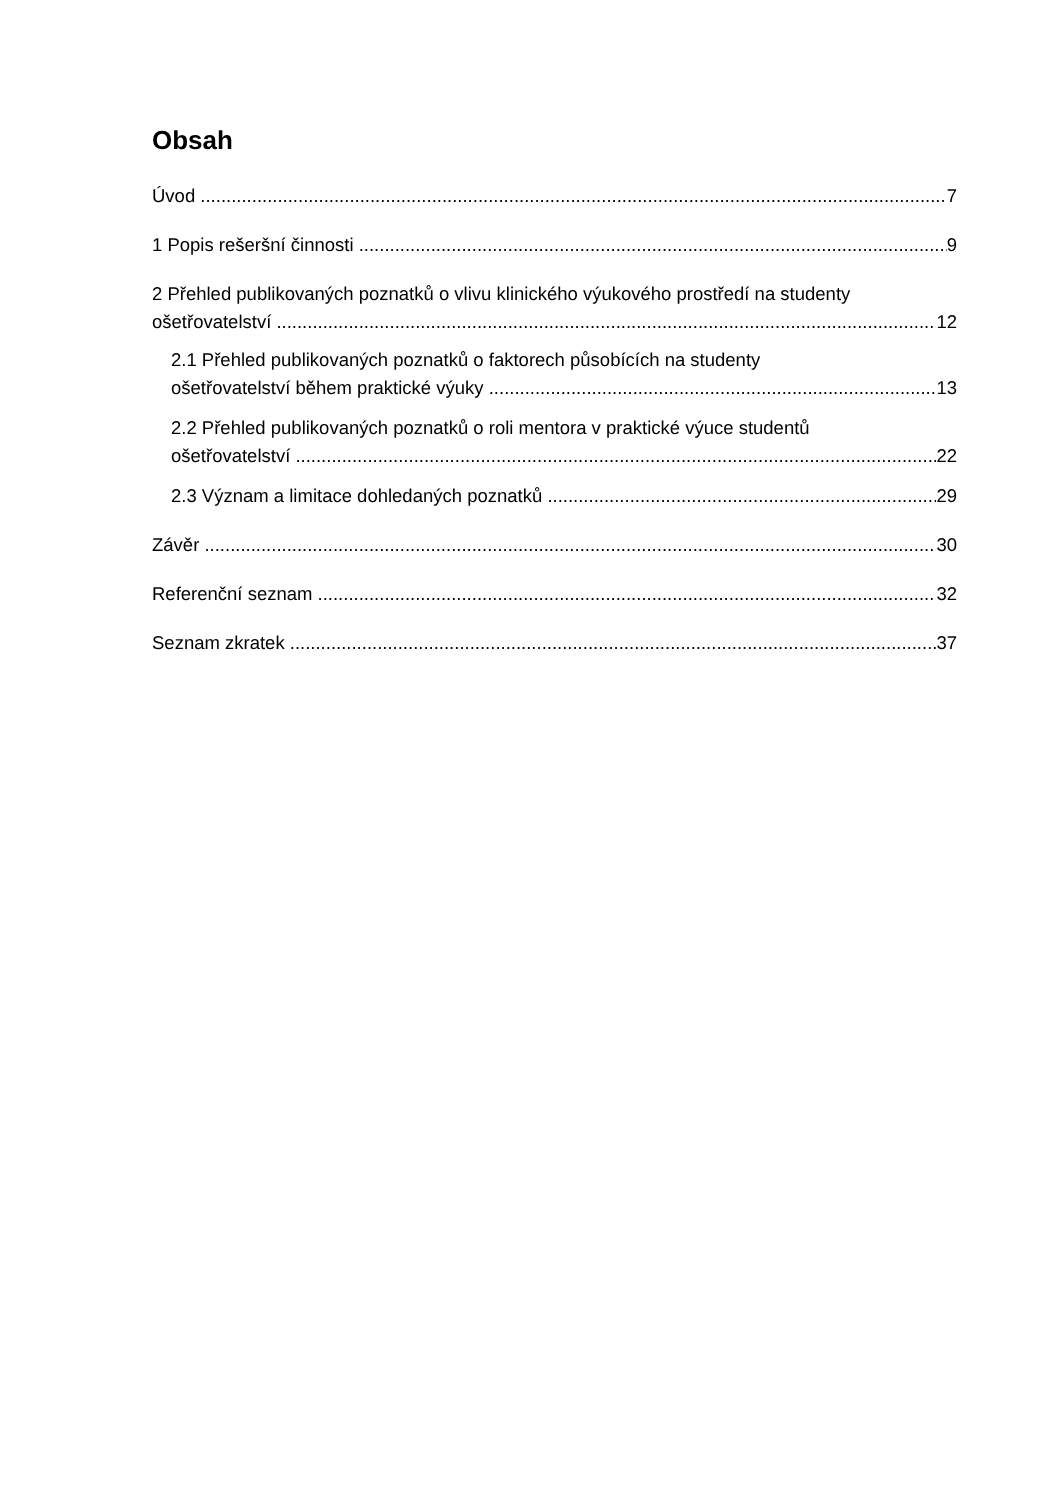Obsah
Úvod 7
1 Popis rešeršní činnosti 9
2 Přehled publikovaných poznatků o vlivu klinického výukového prostředí na studenty
ošetřovatelství 12
2.1 Přehled publikovaných poznatků o faktorech působících na studenty
ošetřovatelství během praktické výuky 13
2.2 Přehled publikovaných poznatků o roli mentora v praktické výuce studentů
ošetřovatelství 22
2.3 Význam a limitace dohledaných poznatků 29
Závěr 30
Referenční seznam 32
Seznam zkratek 37